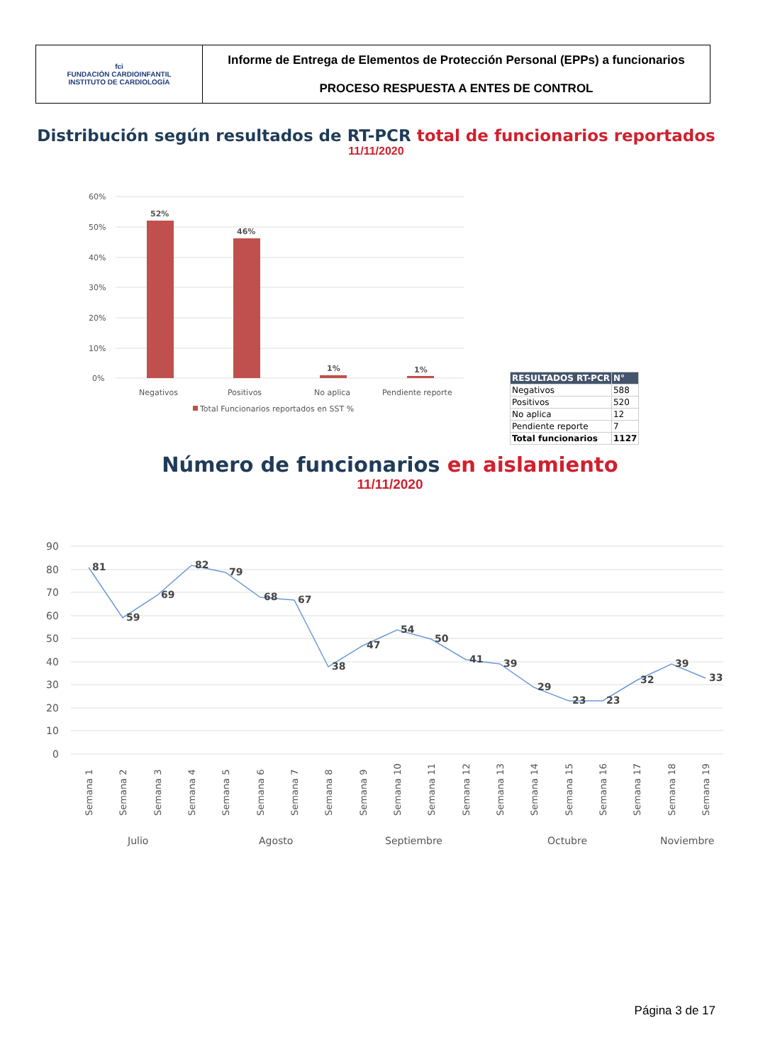| fci FUNDACIÓN CARDIOINFANTIL INSTITUTO DE CARDIOLOGÍA | Informe de Entrega de Elementos de Protección Personal (EPPs) a funcionarios PROCESO RESPUESTA A ENTES DE CONTROL |
Distribución según resultados de RT-PCR total de funcionarios reportados
11/11/2020
60%
50%
40%
30%
20%
10%
0%
52%
46%
1%
1%
Negativos
Positivos
No aplica
Pendiente reporte
Total Funcionarios reportados en SST %
| RESULTADOS RT-PCR | N° |
| --- | --- |
| Negativos | 588 |
| Positivos | 520 |
| No aplica | 12 |
| Pendiente reporte | 7 |
| Total funcionarios | 1127 |
Número de funcionarios en aislamiento
11/11/2020
90
80
70
60
50
40
30
20
10
0
81
59
69
82
79
68
67
38
47
54
50
41
39
29
23
23
32
39
33
Semana 1
Semana 2
Semana 3
Semana 4
Semana 5
Semana 6
Semana 7
Semana 8
Semana 9
Semana 10
Semana 11
Semana 12
Semana 13
Semana 14
Semana 15
Semana 16
Semana 17
Semana 18
Semana 19
Julio
Agosto
Septiembre
Octubre
Noviembre
Página 3 de 17